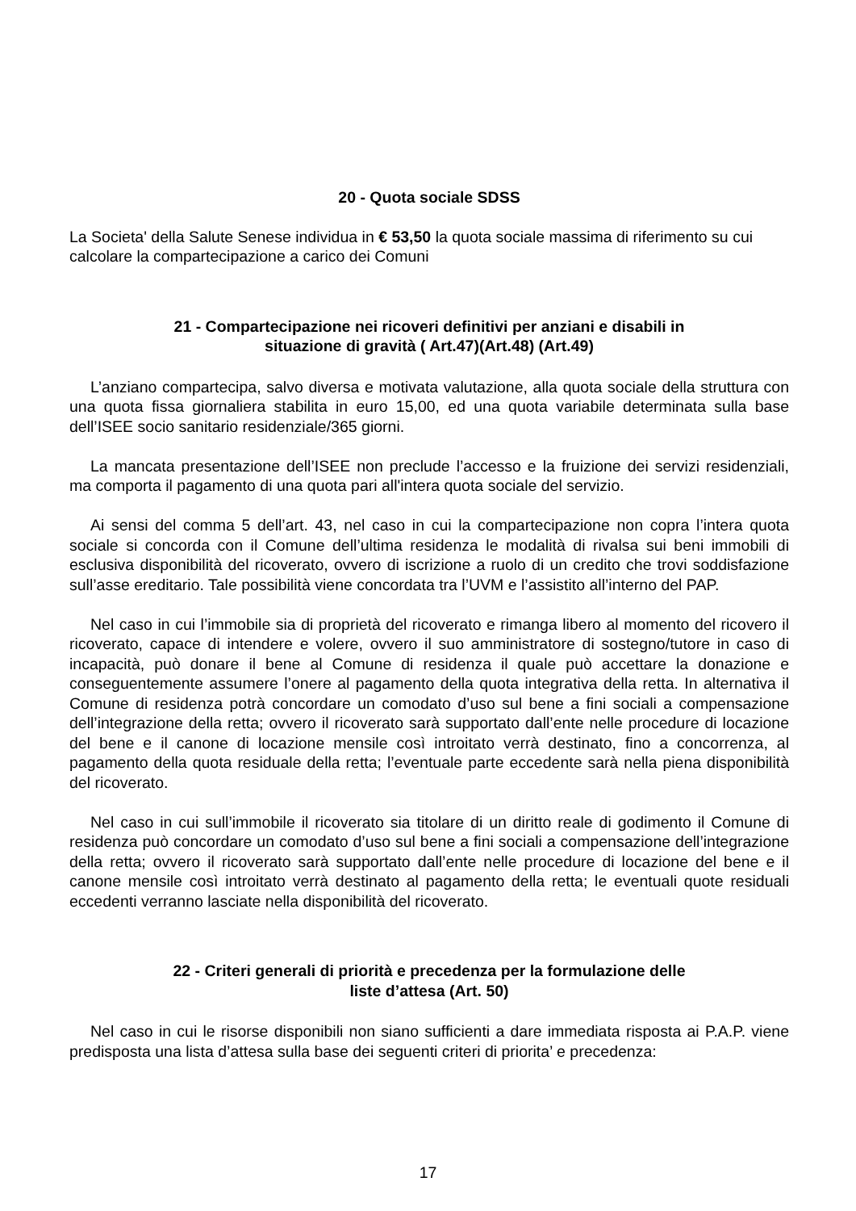20 - Quota sociale SDSS
La Societa' della Salute Senese individua in € 53,50 la quota sociale massima di riferimento su cui calcolare la compartecipazione a carico dei Comuni
21 - Compartecipazione nei ricoveri definitivi per anziani e disabili in
situazione di gravità ( Art.47)(Art.48) (Art.49)
L’anziano compartecipa, salvo diversa e motivata valutazione, alla quota sociale della struttura con una quota fissa giornaliera stabilita in euro 15,00, ed una quota variabile determinata sulla base dell’ISEE socio sanitario residenziale/365 giorni.
La mancata presentazione dell’ISEE non preclude l’accesso e la fruizione dei servizi residenziali, ma comporta il pagamento di una quota pari all'intera quota sociale del servizio.
Ai sensi del comma 5 dell’art. 43, nel caso in cui la compartecipazione non copra l’intera quota sociale si concorda con il Comune dell’ultima residenza le modalità di rivalsa sui beni immobili di esclusiva disponibilità del ricoverato, ovvero di iscrizione a ruolo di un credito che trovi soddisfazione sull’asse ereditario. Tale possibilità viene concordata tra l’UVM e l’assistito all’interno del PAP.
Nel caso in cui l’immobile sia di proprietà del ricoverato e rimanga libero al momento del ricovero il ricoverato, capace di intendere e volere, ovvero il suo amministratore di sostegno/tutore in caso di incapacità, può donare il bene al Comune di residenza il quale può accettare la donazione e conseguentemente assumere l’onere al pagamento della quota integrativa della retta. In alternativa il Comune di residenza potrà concordare un comodato d’uso sul bene a fini sociali a compensazione dell’integrazione della retta; ovvero il ricoverato sarà supportato dall’ente nelle procedure di locazione del bene e il canone di locazione mensile così introitato verrà destinato, fino a concorrenza, al pagamento della quota residuale della retta; l’eventuale parte eccedente sarà nella piena disponibilità del ricoverato.
Nel caso in cui sull’immobile il ricoverato sia titolare di un diritto reale di godimento il Comune di residenza può concordare un comodato d’uso sul bene a fini sociali a compensazione dell’integrazione della retta; ovvero il ricoverato sarà supportato dall’ente nelle procedure di locazione del bene e il canone mensile così introitato verrà destinato al pagamento della retta; le eventuali quote residuali eccedenti verranno lasciate nella disponibilità del ricoverato.
22 - Criteri generali di priorità e precedenza per la formulazione delle
liste d’attesa (Art. 50)
Nel caso in cui le risorse disponibili non siano sufficienti a dare immediata risposta ai P.A.P. viene predisposta una lista d’attesa sulla base dei seguenti criteri di priorita’ e precedenza:
17